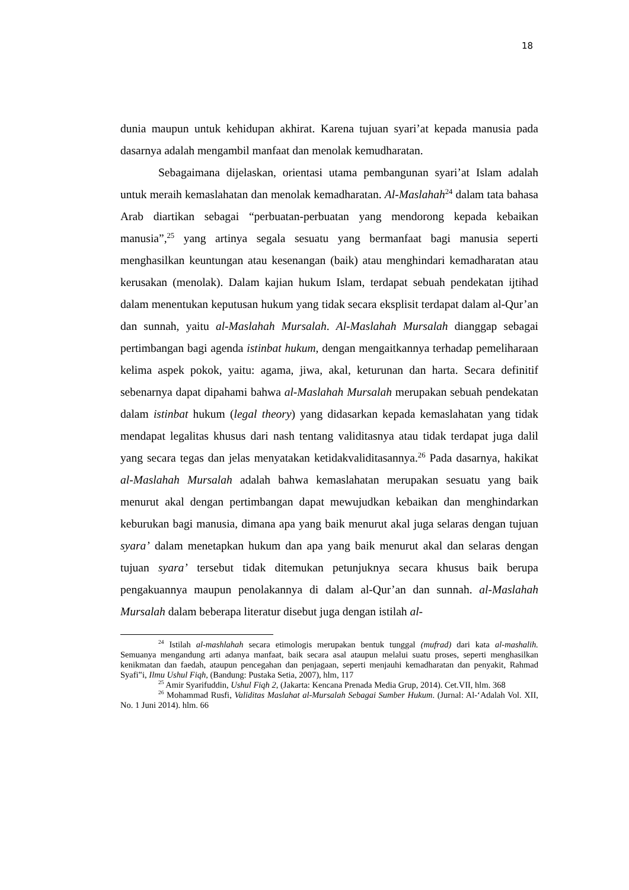18
dunia maupun untuk kehidupan akhirat. Karena tujuan syari’at kepada manusia pada dasarnya adalah mengambil manfaat dan menolak kemudharatan.
Sebagaimana dijelaskan, orientasi utama pembangunan syari’at Islam adalah untuk meraih kemaslahatan dan menolak kemadharatan. Al-Maslahah<sup>24</sup> dalam tata bahasa Arab diartikan sebagai “perbuatan-perbuatan yang mendorong kepada kebaikan manusia”,<sup>25</sup> yang artinya segala sesuatu yang bermanfaat bagi manusia seperti menghasilkan keuntungan atau kesenangan (baik) atau menghindari kemadharatan atau kerusakan (menolak). Dalam kajian hukum Islam, terdapat sebuah pendekatan ijtihad dalam menentukan keputusan hukum yang tidak secara eksplisit terdapat dalam al-Qur’an dan sunnah, yaitu al-Maslahah Mursalah. Al-Maslahah Mursalah dianggap sebagai pertimbangan bagi agenda istinbat hukum, dengan mengaitkannya terhadap pemeliharaan kelima aspek pokok, yaitu: agama, jiwa, akal, keturunan dan harta. Secara definitif sebenarnya dapat dipahami bahwa al-Maslahah Mursalah merupakan sebuah pendekatan dalam istinbat hukum (legal theory) yang didasarkan kepada kemaslahatan yang tidak mendapat legalitas khusus dari nash tentang validitasnya atau tidak terdapat juga dalil yang secara tegas dan jelas menyatakan ketidakvaliditasannya.<sup>26</sup> Pada dasarnya, hakikat al-Maslahah Mursalah adalah bahwa kemaslahatan merupakan sesuatu yang baik menurut akal dengan pertimbangan dapat mewujudkan kebaikan dan menghindarkan keburukan bagi manusia, dimana apa yang baik menurut akal juga selaras dengan tujuan syara’ dalam menetapkan hukum dan apa yang baik menurut akal dan selaras dengan tujuan syara’ tersebut tidak ditemukan petunjuknya secara khusus baik berupa pengakuannya maupun penolakannya di dalam al-Qur’an dan sunnah. al-Maslahah Mursalah dalam beberapa literatur disebut juga dengan istilah al-
<sup>24</sup> Istilah al-mashlahah secara etimologis merupakan bentuk tunggal (mufrad) dari kata al-mashalih. Semuanya mengandung arti adanya manfaat, baik secara asal ataupun melalui suatu proses, seperti menghasilkan kenikmatan dan faedah, ataupun pencegahan dan penjagaan, seperti menjauhi kemadharatan dan penyakit, Rahmad Syafi‟i, Ilmu Ushul Fiqh, (Bandung: Pustaka Setia, 2007), hlm, 117
<sup>25</sup> Amir Syarifuddin, Ushul Fiqh 2, (Jakarta: Kencana Prenada Media Grup, 2014). Cet.VII, hlm. 368
<sup>26</sup> Mohammad Rusfi, Validitas Maslahat al-Mursalah Sebagai Sumber Hukum. (Jurnal: Al-‘Adalah Vol. XII, No. 1 Juni 2014). hlm. 66